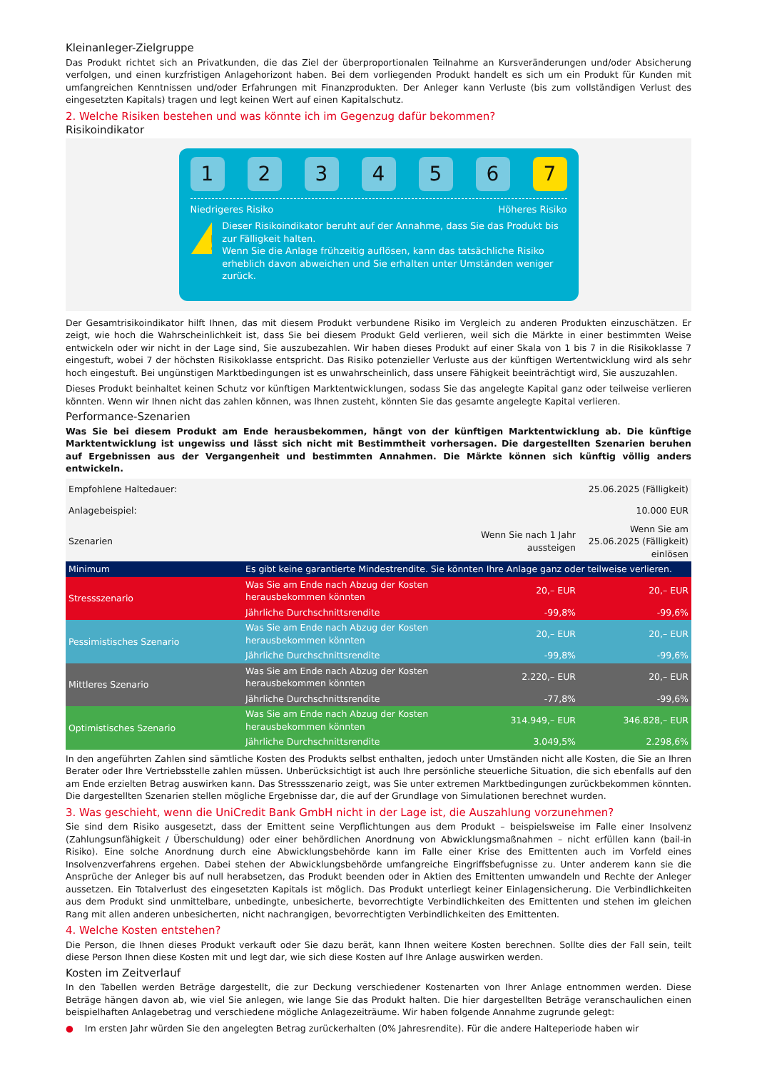Kleinanleger-Zielgruppe
Das Produkt richtet sich an Privatkunden, die das Ziel der überproportionalen Teilnahme an Kursveränderungen und/oder Absicherung verfolgen, und einen kurzfristigen Anlagehorizont haben. Bei dem vorliegenden Produkt handelt es sich um ein Produkt für Kunden mit umfangreichen Kenntnissen und/oder Erfahrungen mit Finanzprodukten. Der Anleger kann Verluste (bis zum vollständigen Verlust des eingesetzten Kapitals) tragen und legt keinen Wert auf einen Kapitalschutz.
2. Welche Risiken bestehen und was könnte ich im Gegenzug dafür bekommen?
Risikoindikator
1 2 3 4 5 6 7
Niedrigeres Risiko Höheres Risiko
!
Dieser Risikoindikator beruht auf der Annahme, dass Sie das Produkt bis zur Fälligkeit halten.
Wenn Sie die Anlage frühzeitig auflösen, kann das tatsächliche Risiko erheblich davon abweichen und Sie erhalten unter Umständen weniger zurück.
Der Gesamtrisikoindikator hilft Ihnen, das mit diesem Produkt verbundene Risiko im Vergleich zu anderen Produkten einzuschätzen. Er zeigt, wie hoch die Wahrscheinlichkeit ist, dass Sie bei diesem Produkt Geld verlieren, weil sich die Märkte in einer bestimmten Weise entwickeln oder wir nicht in der Lage sind, Sie auszubezahlen. Wir haben dieses Produkt auf einer Skala von 1 bis 7 in die Risikoklasse 7 eingestuft, wobei 7 der höchsten Risikoklasse entspricht. Das Risiko potenzieller Verluste aus der künftigen Wertentwicklung wird als sehr hoch eingestuft. Bei ungünstigen Marktbedingungen ist es unwahrscheinlich, dass unsere Fähigkeit beeinträchtigt wird, Sie auszuzahlen.
Dieses Produkt beinhaltet keinen Schutz vor künftigen Marktentwicklungen, sodass Sie das angelegte Kapital ganz oder teilweise verlieren könnten. Wenn wir Ihnen nicht das zahlen können, was Ihnen zusteht, könnten Sie das gesamte angelegte Kapital verlieren.
Performance-Szenarien
Was Sie bei diesem Produkt am Ende herausbekommen, hängt von der künftigen Marktentwicklung ab. Die künftige Marktentwicklung ist ungewiss und lässt sich nicht mit Bestimmtheit vorhersagen. Die dargestellten Szenarien beruhen auf Ergebnissen aus der Vergangenheit und bestimmten Annahmen. Die Märkte können sich künftig völlig anders entwickeln.
| Empfohlene Haltedauer: | | | 25.06.2025 (Fälligkeit) |
| Anlagebeispiel: | | | 10.000 EUR |
| Szenarien | | Wenn Sie nach 1 Jahr aussteigen | Wenn Sie am 25.06.2025 (Fälligkeit) einlösen |
| Minimum | Es gibt keine garantierte Mindestrendite. Sie könnten Ihre Anlage ganz oder teilweise verlieren. | | |
| Stressszenario | Was Sie am Ende nach Abzug der Kosten herausbekommen könnten | 20,– EUR | 20,– EUR |
| | Jährliche Durchschnittsrendite | -99,8% | -99,6% |
| Pessimistisches Szenario | Was Sie am Ende nach Abzug der Kosten herausbekommen könnten | 20,– EUR | 20,– EUR |
| | Jährliche Durchschnittsrendite | -99,8% | -99,6% |
| Mittleres Szenario | Was Sie am Ende nach Abzug der Kosten herausbekommen könnten | 2.220,– EUR | 20,– EUR |
| | Jährliche Durchschnittsrendite | -77,8% | -99,6% |
| Optimistisches Szenario | Was Sie am Ende nach Abzug der Kosten herausbekommen könnten | 314.949,– EUR | 346.828,– EUR |
| | Jährliche Durchschnittsrendite | 3.049,5% | 2.298,6% |
In den angeführten Zahlen sind sämtliche Kosten des Produkts selbst enthalten, jedoch unter Umständen nicht alle Kosten, die Sie an Ihren Berater oder Ihre Vertriebsstelle zahlen müssen. Unberücksichtigt ist auch Ihre persönliche steuerliche Situation, die sich ebenfalls auf den am Ende erzielten Betrag auswirken kann. Das Stressszenario zeigt, was Sie unter extremen Marktbedingungen zurückbekommen könnten. Die dargestellten Szenarien stellen mögliche Ergebnisse dar, die auf der Grundlage von Simulationen berechnet wurden.
3. Was geschieht, wenn die UniCredit Bank GmbH nicht in der Lage ist, die Auszahlung vorzunehmen?
Sie sind dem Risiko ausgesetzt, dass der Emittent seine Verpflichtungen aus dem Produkt – beispielsweise im Falle einer Insolvenz (Zahlungsunfähigkeit / Überschuldung) oder einer behördlichen Anordnung von Abwicklungsmaßnahmen – nicht erfüllen kann (bail-in Risiko). Eine solche Anordnung durch eine Abwicklungsbehörde kann im Falle einer Krise des Emittenten auch im Vorfeld eines Insolvenzverfahrens ergehen. Dabei stehen der Abwicklungsbehörde umfangreiche Eingriffsbefugnisse zu. Unter anderem kann sie die Ansprüche der Anleger bis auf null herabsetzen, das Produkt beenden oder in Aktien des Emittenten umwandeln und Rechte der Anleger aussetzen. Ein Totalverlust des eingesetzten Kapitals ist möglich. Das Produkt unterliegt keiner Einlagensicherung. Die Verbindlichkeiten aus dem Produkt sind unmittelbare, unbedingte, unbesicherte, bevorrechtigte Verbindlichkeiten des Emittenten und stehen im gleichen Rang mit allen anderen unbesicherten, nicht nachrangigen, bevorrechtigten Verbindlichkeiten des Emittenten.
4. Welche Kosten entstehen?
Die Person, die Ihnen dieses Produkt verkauft oder Sie dazu berät, kann Ihnen weitere Kosten berechnen. Sollte dies der Fall sein, teilt diese Person Ihnen diese Kosten mit und legt dar, wie sich diese Kosten auf Ihre Anlage auswirken werden.
Kosten im Zeitverlauf
In den Tabellen werden Beträge dargestellt, die zur Deckung verschiedener Kostenarten von Ihrer Anlage entnommen werden. Diese Beträge hängen davon ab, wie viel Sie anlegen, wie lange Sie das Produkt halten. Die hier dargestellten Beträge veranschaulichen einen beispielhaften Anlagebetrag und verschiedene mögliche Anlagezeiträume. Wir haben folgende Annahme zugrunde gelegt:
● Im ersten Jahr würden Sie den angelegten Betrag zurückerhalten (0% Jahresrendite). Für die andere Halteperiode haben wir